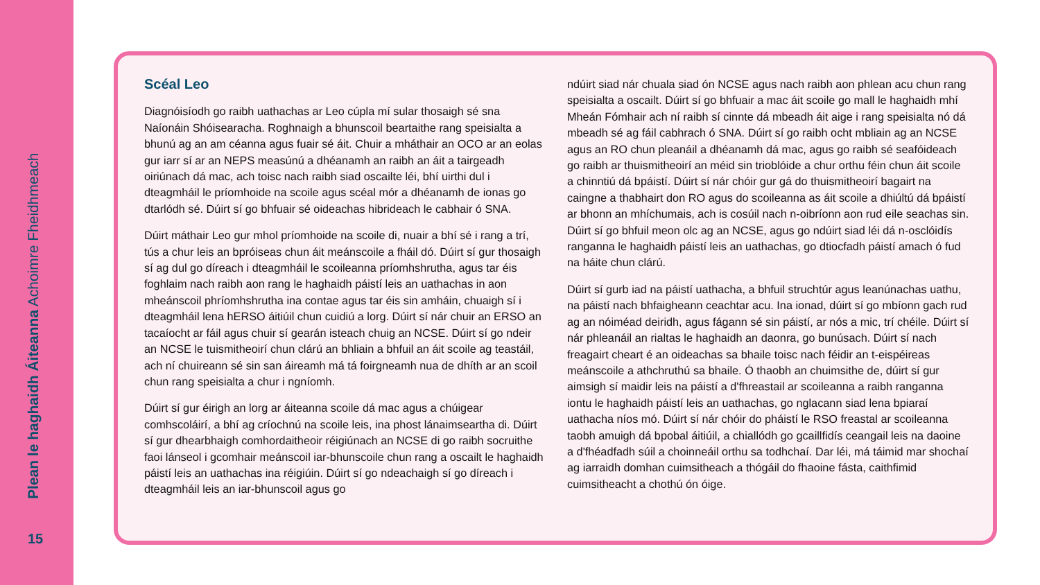Plean le haghaidh Áiteanna Achoimre Fheidhmeach
15
Scéal Leo
Diagnóisíodh go raibh uathachas ar Leo cúpla mí sular thosaigh sé sna Naíonáin Shóisearacha. Roghnaigh a bhunscoil beartaithe rang speisialta a bhunú ag an am céanna agus fuair sé áit. Chuir a mháthair an OCO ar an eolas gur iarr sí ar an NEPS measúnú a dhéanamh an raibh an áit a tairgeadh oiriúnach dá mac, ach toisc nach raibh siad oscailte léi, bhí uirthi dul i dteagmháil le príomhoide na scoile agus scéal mór a dhéanamh de ionas go dtarlódh sé. Dúirt sí go bhfuair sé oideachas hibrideach le cabhair ó SNA.
Dúirt máthair Leo gur mhol príomhoide na scoile di, nuair a bhí sé i rang a trí, tús a chur leis an bpróiseas chun áit meánscoile a fháil dó. Dúirt sí gur thosaigh sí ag dul go díreach i dteagmháil le scoileanna príomhshrutha, agus tar éis foghlaim nach raibh aon rang le haghaidh páistí leis an uathachas in aon mheánscoil phríomhshrutha ina contae agus tar éis sin amháin, chuaigh sí i dteagmháil lena hERSO áitiúil chun cuidiú a lorg. Dúirt sí nár chuir an ERSO an tacaíocht ar fáil agus chuir sí gearán isteach chuig an NCSE. Dúirt sí go ndeir an NCSE le tuismitheoirí chun clárú an bhliain a bhfuil an áit scoile ag teastáil, ach ní chuireann sé sin san áireamh má tá foirgneamh nua de dhíth ar an scoil chun rang speisialta a chur i ngníomh.
Dúirt sí gur éirigh an lorg ar áiteanna scoile dá mac agus a chúigear comhscoláirí, a bhí ag críochnú na scoile leis, ina phost lánaimseartha di. Dúirt sí gur dhearbhaigh comhordaitheoir réigiúnach an NCSE di go raibh socruithe faoi lánseol i gcomhair meánscoil iar-bhunscoile chun rang a oscailt le haghaidh páistí leis an uathachas ina réigiúin. Dúirt sí go ndeachaigh sí go díreach i dteagmháil leis an iar-bhunscoil agus go
ndúirt siad nár chuala siad ón NCSE agus nach raibh aon phlean acu chun rang speisialta a oscailt. Dúirt sí go bhfuair a mac áit scoile go mall le haghaidh mhí Mheán Fómhair ach ní raibh sí cinnte dá mbeadh áit aige i rang speisialta nó dá mbeadh sé ag fáil cabhrach ó SNA. Dúirt sí go raibh ocht mbliain ag an NCSE agus an RO chun pleanáil a dhéanamh dá mac, agus go raibh sé seafóideach go raibh ar thuismitheoirí an méid sin trioblóide a chur orthu féin chun áit scoile a chinntiú dá bpáistí. Dúirt sí nár chóir gur gá do thuismitheoirí bagairt na caingne a thabhairt don RO agus do scoileanna as áit scoile a dhiúltú dá bpáistí ar bhonn an mhíchumais, ach is cosúil nach n-oibríonn aon rud eile seachas sin. Dúirt sí go bhfuil meon olc ag an NCSE, agus go ndúirt siad léi dá n-osclóidís ranganna le haghaidh páistí leis an uathachas, go dtiocfadh páistí amach ó fud na háite chun clárú.
Dúirt sí gurb iad na páistí uathacha, a bhfuil struchtúr agus leanúnachas uathu, na páistí nach bhfaigheann ceachtar acu. Ina ionad, dúirt sí go mbíonn gach rud ag an nóiméad deiridh, agus fágann sé sin páistí, ar nós a mic, trí chéile. Dúirt sí nár phleanáil an rialtas le haghaidh an daonra, go bunúsach. Dúirt sí nach freagairt cheart é an oideachas sa bhaile toisc nach féidir an t-eispéireas meánscoile a athchruthú sa bhaile. Ó thaobh an chuimsithe de, dúirt sí gur aimsigh sí maidir leis na páistí a d'fhreastail ar scoileanna a raibh ranganna iontu le haghaidh páistí leis an uathachas, go nglacann siad lena bpiaraí uathacha níos mó. Dúirt sí nár chóir do pháistí le RSO freastal ar scoileanna taobh amuigh dá bpobal áitiúil, a chiallódh go gcaillfidís ceangail leis na daoine a d'fhéadfadh súil a choinneáil orthu sa todhchaí. Dar léi, má táimid mar shochaí ag iarraidh domhan cuimsitheach a thógáil do fhaoine fásta, caithfimid cuimsitheacht a chothú ón óige.